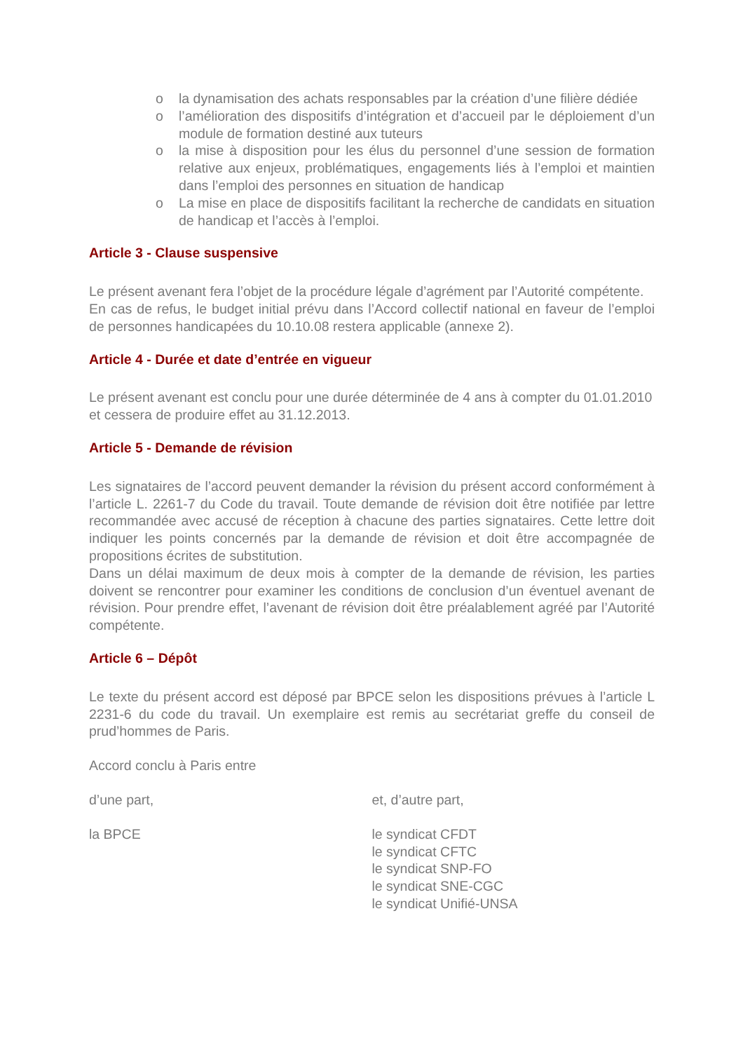o la dynamisation des achats responsables par la création d’une filière dédiée
o l’amélioration des dispositifs d’intégration et d’accueil par le déploiement d’un module de formation destiné aux tuteurs
o la mise à disposition pour les élus du personnel d’une session de formation relative aux enjeux, problématiques, engagements liés à l’emploi et maintien dans l’emploi des personnes en situation de handicap
o La mise en place de dispositifs facilitant la recherche de candidats en situation de handicap et l’accès à l’emploi.
Article 3 - Clause suspensive
Le présent avenant fera l’objet de la procédure légale d’agrément par l’Autorité compétente.
En cas de refus, le budget initial prévu dans l’Accord collectif national en faveur de l’emploi de personnes handicapées du 10.10.08 restera applicable (annexe 2).
Article 4 - Durée et date d’entrée en vigueur
Le présent avenant est conclu pour une durée déterminée de 4 ans à compter du 01.01.2010 et cessera de produire effet au 31.12.2013.
Article 5 - Demande de révision
Les signataires de l’accord peuvent demander la révision du présent accord conformément à l’article L. 2261-7 du Code du travail. Toute demande de révision doit être notifiée par lettre recommandée avec accusé de réception à chacune des parties signataires. Cette lettre doit indiquer les points concernés par la demande de révision et doit être accompagnée de propositions écrites de substitution.
Dans un délai maximum de deux mois à compter de la demande de révision, les parties doivent se rencontrer pour examiner les conditions de conclusion d’un éventuel avenant de révision. Pour prendre effet, l’avenant de révision doit être préalablement agréé par l’Autorité compétente.
Article 6 – Dépôt
Le texte du présent accord est déposé par BPCE selon les dispositions prévues à l’article L 2231-6 du code du travail. Un exemplaire est remis au secrétariat greffe du conseil de prud’hommes de Paris.
Accord conclu à Paris entre
d’une part, et, d’autre part,
la BPCE le syndicat CFDT
le syndicat CFTC
le syndicat SNP-FO
le syndicat SNE-CGC
le syndicat Unifié-UNSA